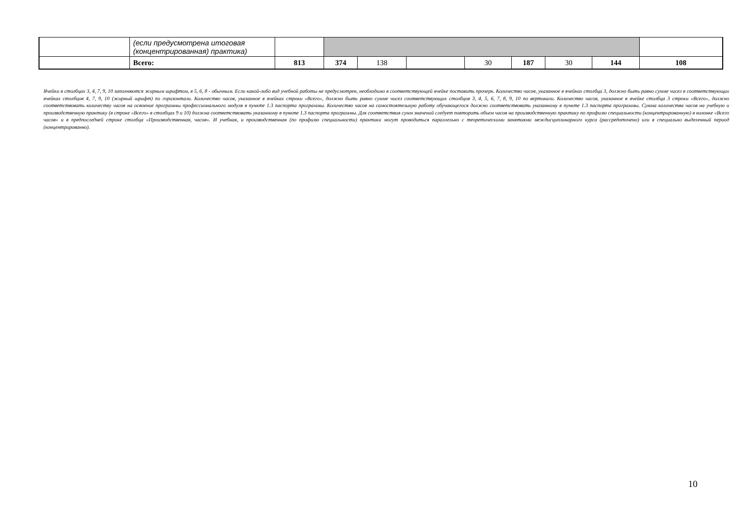| | (если предусмотрена итоговая (концентрированная) практика) | | | | | | | | | |
| | Всего: | 813 | 374 | 138 | | 30 | 187 | 30 | 144 | 108 |
Ячейки в столбцах 3, 4, 7, 9, 10 заполняются жирным шрифтом, в 5, 6, 8 - обычным. Если какой-либо вид учебной работы не предусмотрен, необходимо в соответствующей ячейке поставить прочерк. Количество часов, указанное в ячейках столбца 3, должно быть равно сумме чисел в соответствующих ячейках столбцов 4, 7, 9, 10 (жирный шрифт) по горизонтали. Количество часов, указанное в ячейках строки «Всего», должно быть равно сумме чисел соответствующих столбцов 3, 4, 5, 6, 7, 8, 9, 10 по вертикали. Количество часов, указанное в ячейке столбца 3 строки «Всего», должно соответствовать количеству часов на освоение программы профессионального модуля в пункте 1.3 паспорта программы. Количество часов на самостоятельную работу обучающегося должно соответствовать указанному в пункте 1.3 паспорта программы. Сумма количества часов на учебную и производственную практику (в строке «Всего» в столбцах 9 и 10) должна соответствовать указанному в пункте 1.3 паспорта программы. Для соответствия сумм значений следует повторить объем часов на производственную практику по профилю специальности (концентрированную) в колонке «Всего часов» и в предпоследней строке столбца «Производственная, часов». И учебная, и производственная (по профилю специальности) практики могут проводиться параллельно с теоретическими занятиями междисциплинарного курса (рассредоточено) или в специально выделенный период (концентрированно).
10